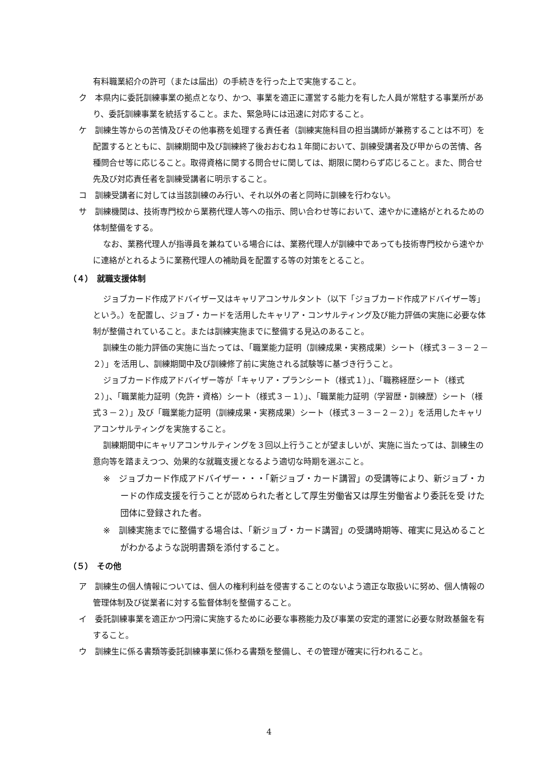有料職業紹介の許可（または届出）の手続きを行った上で実施すること。
ク　本県内に委託訓練事業の拠点となり、かつ、事業を適正に運営する能力を有した人員が常駐する事業所があり、委託訓練事業を統括すること。また、緊急時には迅速に対応すること。
ケ　訓練生等からの苦情及びその他事務を処理する責任者（訓練実施科目の担当講師が兼務することは不可）を配置するとともに、訓練期間中及び訓練終了後おおむね１年間において、訓練受講者及び甲からの苦情、各種問合せ等に応じること。取得資格に関する問合せに関しては、期限に関わらず応じること。また、問合せ先及び対応責任者を訓練受講者に明示すること。
コ　訓練受講者に対しては当該訓練のみ行い、それ以外の者と同時に訓練を行わない。
サ　訓練機関は、技術専門校から業務代理人等への指示、問い合わせ等において、速やかに連絡がとれるための体制整備をする。
なお、業務代理人が指導員を兼ねている場合には、業務代理人が訓練中であっても技術専門校から速やかに連絡がとれるように業務代理人の補助員を配置する等の対策をとること。
（４）　就職支援体制
ジョブカード作成アドバイザー又はキャリアコンサルタント（以下「ジョブカード作成アドバイザー等」という。）を配置し、ジョブ・カードを活用したキャリア・コンサルティング及び能力評価の実施に必要な体制が整備されていること。または訓練実施までに整備する見込のあること。
訓練生の能力評価の実施に当たっては、「職業能力証明（訓練成果・実務成果）シート（様式３－３－２－２）」を活用し、訓練期間中及び訓練修了前に実施される試験等に基づき行うこと。
ジョブカード作成アドバイザー等が「キャリア・プランシート（様式１）」、「職務経歴シート（様式２）」、「職業能力証明（免許・資格）シート（様式３－１）」、「職業能力証明（学習歴・訓練歴）シート（様式３－２）」及び「職業能力証明（訓練成果・実務成果）シート（様式３－３－２－２）」を活用したキャリアコンサルティングを実施すること。
訓練期間中にキャリアコンサルティングを３回以上行うことが望ましいが、実施に当たっては、訓練生の意向等を踏まえつつ、効果的な就職支援となるよう適切な時期を選ぶこと。
※　ジョブカード作成アドバイザー・・・「新ジョブ・カード講習」の受講等により、新ジョブ・カードの作成支援を行うことが認められた者として厚生労働省又は厚生労働省より委託を受 けた団体に登録された者。
※　訓練実施までに整備する場合は、「新ジョブ・カード講習」の受講時期等、確実に見込めることがわかるような説明書類を添付すること。
（５）　その他
ア　訓練生の個人情報については、個人の権利利益を侵害することのないよう適正な取扱いに努め、個人情報の管理体制及び従業者に対する監督体制を整備すること。
イ　委託訓練事業を適正かつ円滑に実施するために必要な事務能力及び事業の安定的運営に必要な財政基盤を有すること。
ウ　訓練生に係る書類等委託訓練事業に係わる書類を整備し、その管理が確実に行われること。
4